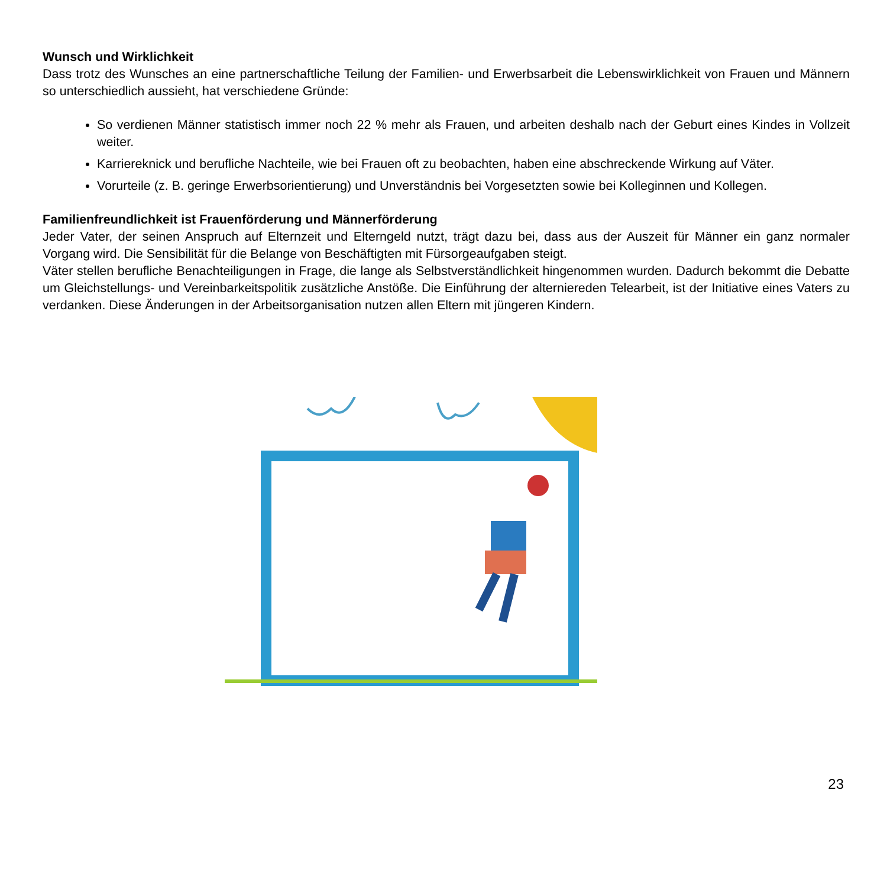Wunsch und Wirklichkeit
Dass trotz des Wunsches an eine partnerschaftliche Teilung der Familien- und Erwerbsarbeit die Lebenswirklichkeit von Frauen und Männern so unterschiedlich aussieht, hat verschiedene Gründe:
So verdienen Männer statistisch immer noch 22 % mehr als Frauen, und arbeiten deshalb nach der Geburt eines Kindes in Vollzeit weiter.
Karriereknick und berufliche Nachteile, wie bei Frauen oft zu beobachten, haben eine abschreckende Wirkung auf Väter.
Vorurteile (z. B. geringe Erwerbsorientierung) und Unverständnis bei Vorgesetzten sowie bei Kolleginnen und Kollegen.
Familienfreundlichkeit ist Frauenförderung und Männerförderung
Jeder Vater, der seinen Anspruch auf Elternzeit und Elterngeld nutzt, trägt dazu bei, dass aus der Auszeit für Männer ein ganz normaler Vorgang wird. Die Sensibilität für die Belange von Beschäftigten mit Fürsorgeaufgaben steigt.
Väter stellen berufliche Benachteiligungen in Frage, die lange als Selbstverständlichkeit hingenommen wurden. Dadurch bekommt die Debatte um Gleichstellungs- und Vereinbarkeitspolitik zusätzliche Anstöße. Die Einführung der alterniereden Telearbeit, ist der Initiative eines Vaters zu verdanken. Diese Änderungen in der Arbeitsorganisation nutzen allen Eltern mit jüngeren Kindern.
23